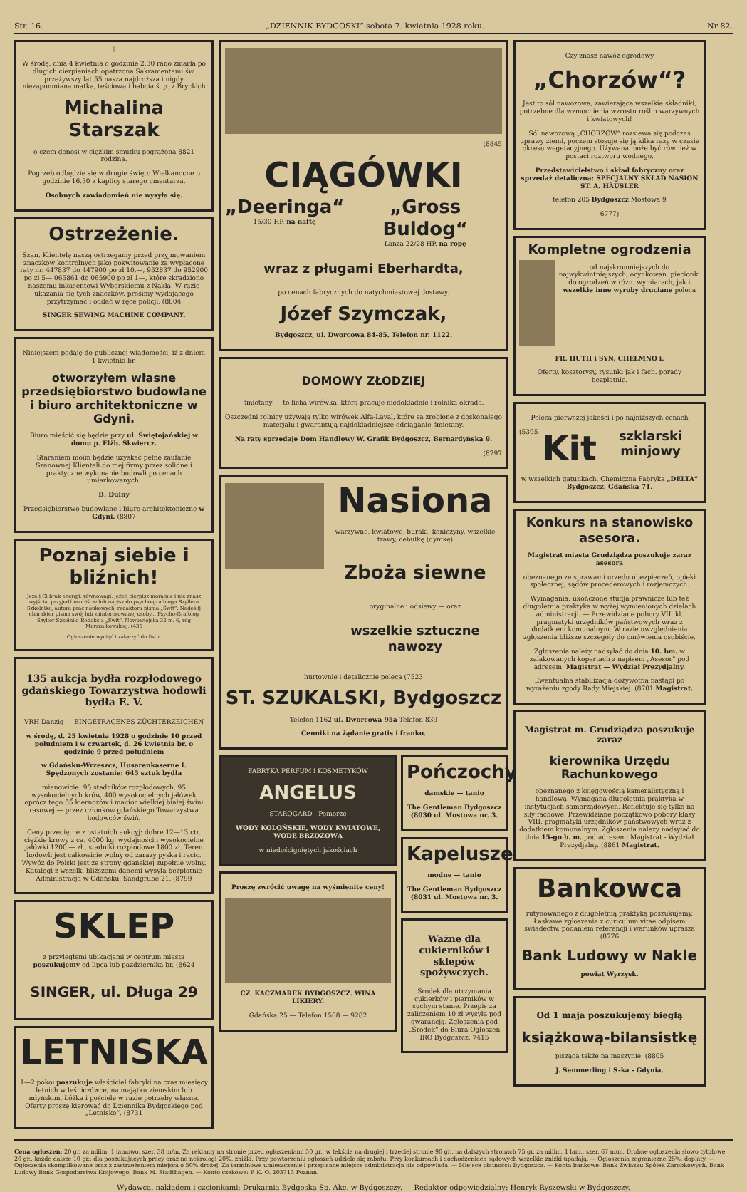Str. 16. „DZIENNIK BYDGOSKI“ sobota 7. kwietnia 1928 roku. Nr 82.
†
W środę, dnia 4 kwietnia o godzinie 2.30 rano zmarła po długich cierpieniach opatrzona Sakramentami św. przeżywszy lat 55 nasza najdroższa i nigdy niezapomniana matka, teściowa i babcia ś. p. z Bryckich
Michalina Starszak
o czem donosi w ciężkim smutku pogrążona 8821 rodzina.
Pogrzeb odbędzie się w drugie święto Wielkanocne o godzinie 16.30 z kaplicy starego cmentarza.
Osobnych zawiadomień nie wysyła się.
Ostrzeżenie.
Szan. Klientelę naszą ostrzegamy przed przyjmowaniem znaczków kontrolnych jako pokwitowanie za wypłacone raty nr. 447837 do 447900 po zł 10.—, 952837 do 952900 po zł 5— 065861 do 065900 po zł 1—, które skradziono naszemu inkasentowi Wyborskiemu z Nakła. W razie ukazania się tych znaczków, prosimy wydającego przytrzymać i oddać w ręce policji. (8804
SINGER SEWING MACHINE COMPANY.
Niniejszem podaję do publicznej wiadomości, iż z dniem 1 kwietnia br.
otworzyłem własne przedsiębiorstwo budowlane i biuro architektoniczne w Gdyni.
Biuro mieścić się będzie przy ul. Świętojańskiej w domu p. Elżb. Skwiercz.
Staraniem moim będzie uzyskać pełne zaufanie Szanownej Klienteli do mej firmy przez solidne i praktyczne wykonanie budowli po cenach umiarkowanych.
B. Dulny
Przedsiębiorstwo budowlane i biuro architektoniczne w Gdyni. (8807
Poznaj siebie i bliźnich!
Jeżeli Ci brak energji, równowagi, jeżeli cierpisz moralnie i nie znasz wyjścia, przyjedź osobiście lub napisz do psycho-grafologa Szyllera Szkolnika, autora prac naukowych, redaktora pisma „Świt“. Nadeślij charakter pisma swój lub zainteresowanej osoby... Psycho-Grafolog Szyller Szkolnik, Redakcja „Świt“, Nowowiejska 32 m. 6, róg Marszałkowskiej. (435
Ogłoszenie wyciąć i załączyć do listu.
135 aukcja bydła rozpłodowego gdańskiego Towarzystwa hodowli bydła E. V.
VRH Danzig — EINGETRAGENES ZÜCHTERZEICHEN
w środę, d. 25 kwietnia 1928 o godzinie 10 przed południem i w czwartek, d. 26 kwietnia br. o godzinie 9 przed południem
w Gdańsku-Wrzeszcz, Husarenkaserne I. Spędzonych zostanie: 645 sztuk bydła
mianowicie: 95 stadników rozpłodowych, 95 wysokocielnych krów, 400 wysokocielnych jałówek oprócz tego 55 kiernozów i macior wielkiej białej świni rasowej — przez członków gdańskiego Towarzystwa hodowców świń.
Ceny przeciętne z ostatnich aukcyj: dobre 12—13 ctr. ciężkie krowy z ca. 4000 kg. wydajności i wysokocielne jałówki 1200.— zł., stadniki rozpłodowe 1800 zł. Teren hodowli jest całkowicie wolny od zarazy pyska i racic. Wywóz do Polski jest ze strony gdańskiej zupełnie wolny. Katalogi z wszelk. bliższemi danemi wysyła bezpłatnie Administracja w Gdańsku, Sandgrube 21. (8799
SKLEP
z przyległemi ubikacjami w centrum miasta poszukujemy od lipca lub października br. (8624
SINGER, ul. Długa 29
LETNISKA
1—2 pokoi poszukuje właściciel fabryki na czas miesięcy letnich w leśniczówce, na majątku ziemskim lub młyńskim. Łóżka i pościele w razie potrzeby własne. Oferty proszę kierować do Dziennika Bydgoskiego pod „Letnisko“. (8731
(8845
CIĄGÓWKI
„Deeringa“
15/30 HP. na naftę
„Gross Buldog“
Lanza 22/28 HP. na ropę
wraz z pługami Eberhardta,
po cenach fabrycznych do natychmiastowej dostawy.
Józef Szymczak,
Bydgoszcz, ul. Dworcowa 84-85. Telefon nr. 1122.
DOMOWY ZŁODZIEJ
śmietany — to licha wirówka, która pracuje niedokładnie i rolnika okrada.
Oszczędni rolnicy używają tylko wirówek Alfa-Laval, które są zrobione z doskonałego materjału i gwarantują najdokładniejsze odciąganie śmietany.
Na raty sprzedaje Dom Handlowy W. Grafik Bydgoszcz, Bernardyńska 9.
(8797
Nasiona
warzywne, kwiatowe, buraki, koniczyny, wszelkie trawy, cebulkę (dymkę)
Zboża siewne
oryginalne i odsiewy — oraz
wszelkie sztuczne nawozy
hurtownie i detalicznie poleca (7523
ST. SZUKALSKI, Bydgoszcz
Telefon 1162 ul. Dworcowa 95a Telefon 839
Cenniki na żądanie gratis i franko.
FABRYKA PERFUM i KOSMETYKÓW
ANGELUS
STAROGARD - Pomorze
WODY KOLOŃSKIE, WODY KWIATOWE, WODĘ BRZOZOWĄ
w niedościgniętych jakościach
Proszę zwrócić uwagę na wyśmienite ceny!
CZ. KACZMAREK BYDGOSZCZ. WINA LIKIERY.
Gdańska 25 — Telefon 1568 — 9282
Pończochy
damskie — tanio
The Gentleman Bydgoszcz (8030 ul. Mostowa nr. 3.
Kapelusze
modne — tanio
The Gentleman Bydgoszcz (8031 ul. Mostowa nr. 3.
Ważne dla cukierników i sklepów spożywczych.
Środek dla utrzymania cukierków i pierników w suchym stanie. Przepis za zaliczeniem 10 zł wysyła pod gwarancją. Zgłoszenia pod „Środek“ do Biura Ogłoszeń IRO Bydgoszcz. 7415
Czy znasz nawóz ogrodowy
„Chorzów“?
Jest to sól nawozowa, zawierająca wszelkie składniki, potrzebne dla wzmocnienia wzrostu roślin warzywnych i kwiatowych!
Sól nawozową „CHORZÓW“ rozsiewa się podczas uprawy ziemi, poczem stosuje się ją kilka razy w czasie okresu wegetacyjnego. Używana może być również w postaci roztworu wodnego.
Przedstawicielstwo i skład fabryczny oraz sprzedaż detaliczna: SPECJALNY SKŁAD NASION ST. A. HÄUSLER
telefon 205 Bydgoszcz Mostowa 9
6777)
Kompletne ogrodzenia
od najskromniejszych do najwykwintniejszych, ocynkowan. piecionki do ogrodzeń w różn. wymiarach, jak i wszelkie inne wyroby druciane poleca
FR. HUTH i SYN, CHEŁMNO i.
Oferty, kosztorysy, rysunki jak i fach. porady bezpłatnie.
Poleca pierwszej jakości i po najniższych cenach
(5395 Kit szklarski minjowy
w wszelkich gatunkach. Chemiczna Fabryka „DELTA“ Bydgoszcz, Gdańska 71.
Konkurs na stanowisko asesora.
Magistrat miasta Grudziądza poszukuje zaraz asesora
obeznanego ze sprawami urzędu ubezpieczeń, opieki społecznej, sądów procederowych i rozjemczych.
Wymagania: ukończone studja prawnicze lub też długoletnia praktyka w wyżej wymienionych działach administracji. — Przewidziane pobory VII. kl. pragmatyki urzędników państwowych wraz z dodatkiem komunalnym. W razie uwzględnienia zgłoszenia bliższe szczegóły do omówienia osobiście.
Zgłoszenia należy nadsyłać do dnia 10. bm. w zalakowanych kopertach z napisem „Asesor“ pod adresem: Magistrat — Wydział Prezydjalny.
Ewentualna stabilizacja dożywotna nastąpi po wyrażeniu zgody Rady Miejskiej. (8701 Magistrat.
Magistrat m. Grudziądza poszukuje zaraz
kierownika Urzędu Rachunkowego
obeznanego z księgowością kameralistyczną i handlową. Wymagana długoletnia praktyka w instytucjach samorządowych. Reflektuje się tylko na siły fachowe. Przewidziane początkowo pobory klasy VIII. pragmatyki urzędników państwowych wraz z dodatkiem komunalnym. Zgłoszenia należy nadsyłać do dnia 15-go b. m. pod adresem: Magistrat - Wydział Prezydjalny. (8861 Magistrat.
Bankowca
rutynowanego z długoletnią praktyką poszukujemy. Łaskawe zgłoszenia z curiculum vitae odpisem świadectw, podaniem referencji i warunków uprasza (8776
Bank Ludowy w Nakle
powiat Wyrzysk.
Od 1 maja poszukujemy biegłą
książkową-bilansistkę
piszącą także na maszynie. (8805
J. Semmerling i S-ka - Gdynia.
Cena ogłoszeń: 20 gr. za milim. 1 łamowo, szer. 38 m/m. Za reklamy na stronie przed ogłoszeniami 50 gr., w tekście na drugiej i trzeciej stronie 90 gr., na dalszych stronach 75 gr. za milim. 1 łam., szer. 67 m/m. Drobne ogłoszenia słowo tytułowe 20 gr., każde dalsze 10 gr.; dla poszukujących pracy oraz na nekrologi 20%, zniżki. Przy powtórzeniu ogłoszeń udziela się rabatu. Przy konkursach i dochodzeniach sądowych wszelkie zniżki upadają. — Ogłoszenia zagraniczne 25%, dopłaty. — Ogłoszenia skomplikowane oraz z zastrzeżeniem miejsca o 50% drożej. Za terminowe umieszczenie i przepisane miejsce administracja nie odpowiada. — Miejsce płatności: Bydgoszcz. — Konta bankowe: Bank Związku Spółek Zarobkowych, Bank Ludowy Bank Gospodarstwa Krajowego, Bank M. Stadthagen. — Konto czekowe: P. K. O. 203713 Poznań.
Wydawca, nakładem i czcionkami: Drukarnia Bydgoska Sp. Akc. w Bydgoszczy. — Redaktor odpowiedzialny: Henryk Ryszewski w Bydgoszczy.